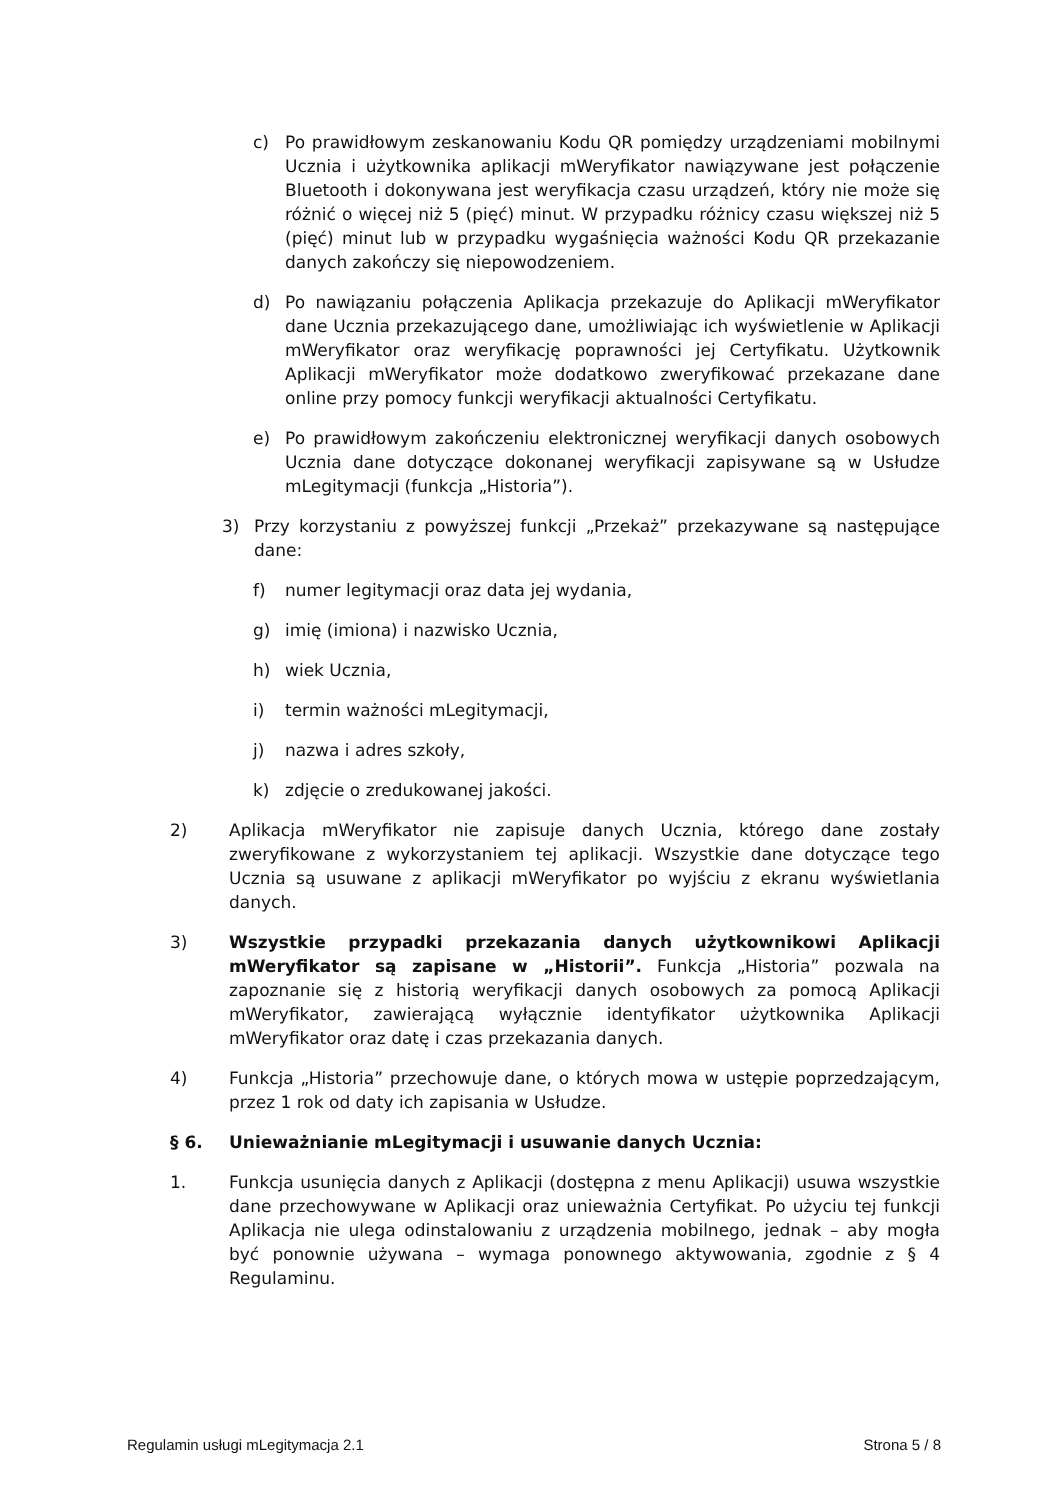c) Po prawidłowym zeskanowaniu Kodu QR pomiędzy urządzeniami mobilnymi Ucznia i użytkownika aplikacji mWeryfikator nawiązywane jest połączenie Bluetooth i dokonywana jest weryfikacja czasu urządzeń, który nie może się różnić o więcej niż 5 (pięć) minut. W przypadku różnicy czasu większej niż 5 (pięć) minut lub w przypadku wygaśnięcia ważności Kodu QR przekazanie danych zakończy się niepowodzeniem.
d) Po nawiązaniu połączenia Aplikacja przekazuje do Aplikacji mWeryfikator dane Ucznia przekazującego dane, umożliwiając ich wyświetlenie w Aplikacji mWeryfikator oraz weryfikację poprawności jej Certyfikatu. Użytkownik Aplikacji mWeryfikator może dodatkowo zweryfikować przekazane dane online przy pomocy funkcji weryfikacji aktualności Certyfikatu.
e) Po prawidłowym zakończeniu elektronicznej weryfikacji danych osobowych Ucznia dane dotyczące dokonanej weryfikacji zapisywane są w Usłudze mLegitymacji (funkcja „Historia”).
3) Przy korzystaniu z powyższej funkcji „Przekaż” przekazywane są następujące dane:
f) numer legitymacji oraz data jej wydania,
g) imię (imiona) i nazwisko Ucznia,
h) wiek Ucznia,
i) termin ważności mLegitymacji,
j) nazwa i adres szkoły,
k) zdjęcie o zredukowanej jakości.
2) Aplikacja mWeryfikator nie zapisuje danych Ucznia, którego dane zostały zweryfikowane z wykorzystaniem tej aplikacji. Wszystkie dane dotyczące tego Ucznia są usuwane z aplikacji mWeryfikator po wyjściu z ekranu wyświetlania danych.
3) Wszystkie przypadki przekazania danych użytkownikowi Aplikacji mWeryfikator są zapisane w „Historii”. Funkcja „Historia” pozwala na zapoznanie się z historią weryfikacji danych osobowych za pomocą Aplikacji mWeryfikator, zawierającą wyłącznie identyfikator użytkownika Aplikacji mWeryfikator oraz datę i czas przekazania danych.
4) Funkcja „Historia” przechowuje dane, o których mowa w ustępie poprzedzającym, przez 1 rok od daty ich zapisania w Usłudze.
§ 6. Unieważnianie mLegitymacji i usuwanie danych Ucznia:
1. Funkcja usunięcia danych z Aplikacji (dostępna z menu Aplikacji) usuwa wszystkie dane przechowywane w Aplikacji oraz unieważnia Certyfikat. Po użyciu tej funkcji Aplikacja nie ulega odinstalowaniu z urządzenia mobilnego, jednak – aby mogła być ponownie używana – wymaga ponownego aktywowania, zgodnie z § 4 Regulaminu.
Regulamin usługi mLegitymacja 2.1 Strona 5 / 8